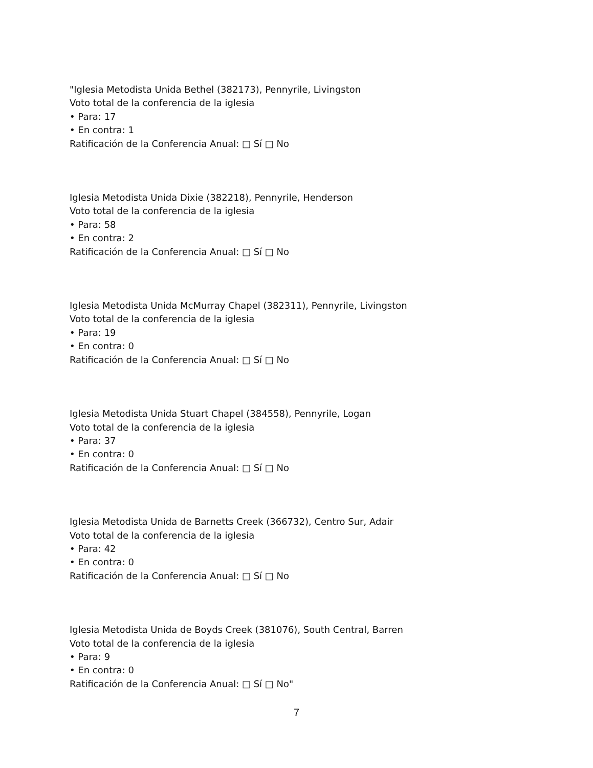"Iglesia Metodista Unida Bethel (382173), Pennyrile, Livingston
Voto total de la conferencia de la iglesia
• Para: 17
• En contra: 1
Ratificación de la Conferencia Anual: □ Sí □ No
Iglesia Metodista Unida Dixie (382218), Pennyrile, Henderson
Voto total de la conferencia de la iglesia
• Para: 58
• En contra: 2
Ratificación de la Conferencia Anual: □ Sí □ No
Iglesia Metodista Unida McMurray Chapel (382311), Pennyrile, Livingston
Voto total de la conferencia de la iglesia
• Para: 19
• En contra: 0
Ratificación de la Conferencia Anual: □ Sí □ No
Iglesia Metodista Unida Stuart Chapel (384558), Pennyrile, Logan
Voto total de la conferencia de la iglesia
• Para: 37
• En contra: 0
Ratificación de la Conferencia Anual: □ Sí □ No
Iglesia Metodista Unida de Barnetts Creek (366732), Centro Sur, Adair
Voto total de la conferencia de la iglesia
• Para: 42
• En contra: 0
Ratificación de la Conferencia Anual: □ Sí □ No
Iglesia Metodista Unida de Boyds Creek (381076), South Central, Barren
Voto total de la conferencia de la iglesia
• Para: 9
• En contra: 0
Ratificación de la Conferencia Anual: □ Sí □ No"
7